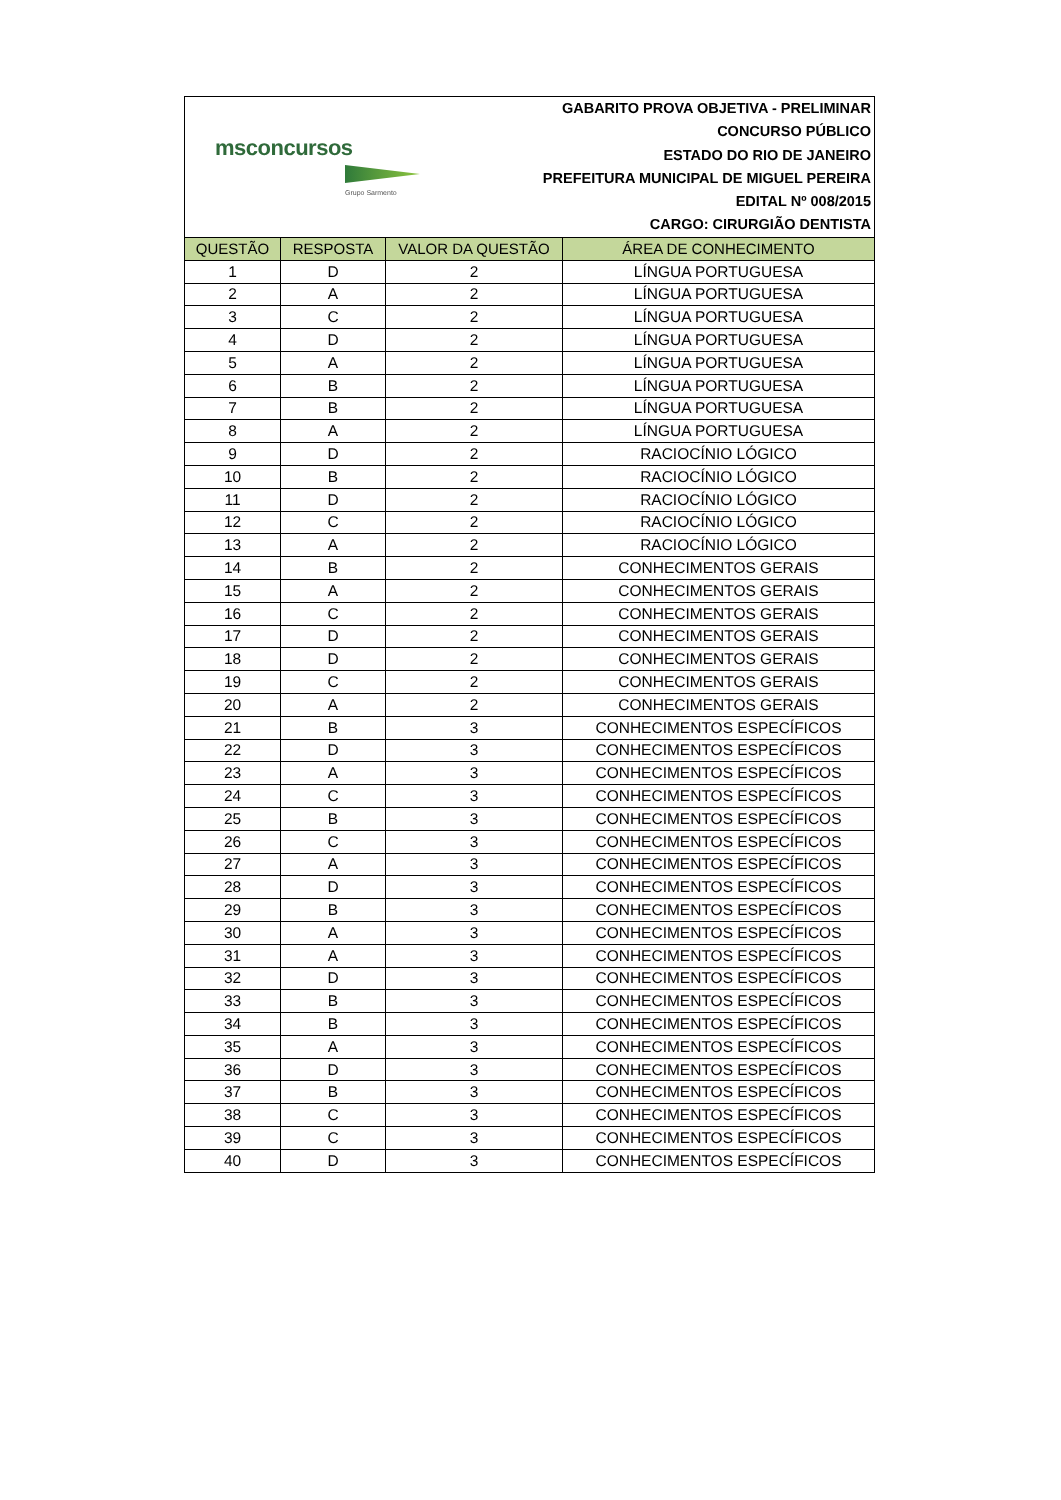msconcursos
Grupo Sarmento
GABARITO PROVA OBJETIVA - PRELIMINAR
CONCURSO PÚBLICO
ESTADO DO RIO DE JANEIRO
PREFEITURA MUNICIPAL DE MIGUEL PEREIRA
EDITAL Nº 008/2015
CARGO: CIRURGIÃO DENTISTA
| QUESTÃO | RESPOSTA | VALOR DA QUESTÃO | ÁREA DE CONHECIMENTO |
| --- | --- | --- | --- |
| 1 | D | 2 | LÍNGUA PORTUGUESA |
| 2 | A | 2 | LÍNGUA PORTUGUESA |
| 3 | C | 2 | LÍNGUA PORTUGUESA |
| 4 | D | 2 | LÍNGUA PORTUGUESA |
| 5 | A | 2 | LÍNGUA PORTUGUESA |
| 6 | B | 2 | LÍNGUA PORTUGUESA |
| 7 | B | 2 | LÍNGUA PORTUGUESA |
| 8 | A | 2 | LÍNGUA PORTUGUESA |
| 9 | D | 2 | RACIOCÍNIO LÓGICO |
| 10 | B | 2 | RACIOCÍNIO LÓGICO |
| 11 | D | 2 | RACIOCÍNIO LÓGICO |
| 12 | C | 2 | RACIOCÍNIO LÓGICO |
| 13 | A | 2 | RACIOCÍNIO LÓGICO |
| 14 | B | 2 | CONHECIMENTOS GERAIS |
| 15 | A | 2 | CONHECIMENTOS GERAIS |
| 16 | C | 2 | CONHECIMENTOS GERAIS |
| 17 | D | 2 | CONHECIMENTOS GERAIS |
| 18 | D | 2 | CONHECIMENTOS GERAIS |
| 19 | C | 2 | CONHECIMENTOS GERAIS |
| 20 | A | 2 | CONHECIMENTOS GERAIS |
| 21 | B | 3 | CONHECIMENTOS ESPECÍFICOS |
| 22 | D | 3 | CONHECIMENTOS ESPECÍFICOS |
| 23 | A | 3 | CONHECIMENTOS ESPECÍFICOS |
| 24 | C | 3 | CONHECIMENTOS ESPECÍFICOS |
| 25 | B | 3 | CONHECIMENTOS ESPECÍFICOS |
| 26 | C | 3 | CONHECIMENTOS ESPECÍFICOS |
| 27 | A | 3 | CONHECIMENTOS ESPECÍFICOS |
| 28 | D | 3 | CONHECIMENTOS ESPECÍFICOS |
| 29 | B | 3 | CONHECIMENTOS ESPECÍFICOS |
| 30 | A | 3 | CONHECIMENTOS ESPECÍFICOS |
| 31 | A | 3 | CONHECIMENTOS ESPECÍFICOS |
| 32 | D | 3 | CONHECIMENTOS ESPECÍFICOS |
| 33 | B | 3 | CONHECIMENTOS ESPECÍFICOS |
| 34 | B | 3 | CONHECIMENTOS ESPECÍFICOS |
| 35 | A | 3 | CONHECIMENTOS ESPECÍFICOS |
| 36 | D | 3 | CONHECIMENTOS ESPECÍFICOS |
| 37 | B | 3 | CONHECIMENTOS ESPECÍFICOS |
| 38 | C | 3 | CONHECIMENTOS ESPECÍFICOS |
| 39 | C | 3 | CONHECIMENTOS ESPECÍFICOS |
| 40 | D | 3 | CONHECIMENTOS ESPECÍFICOS |